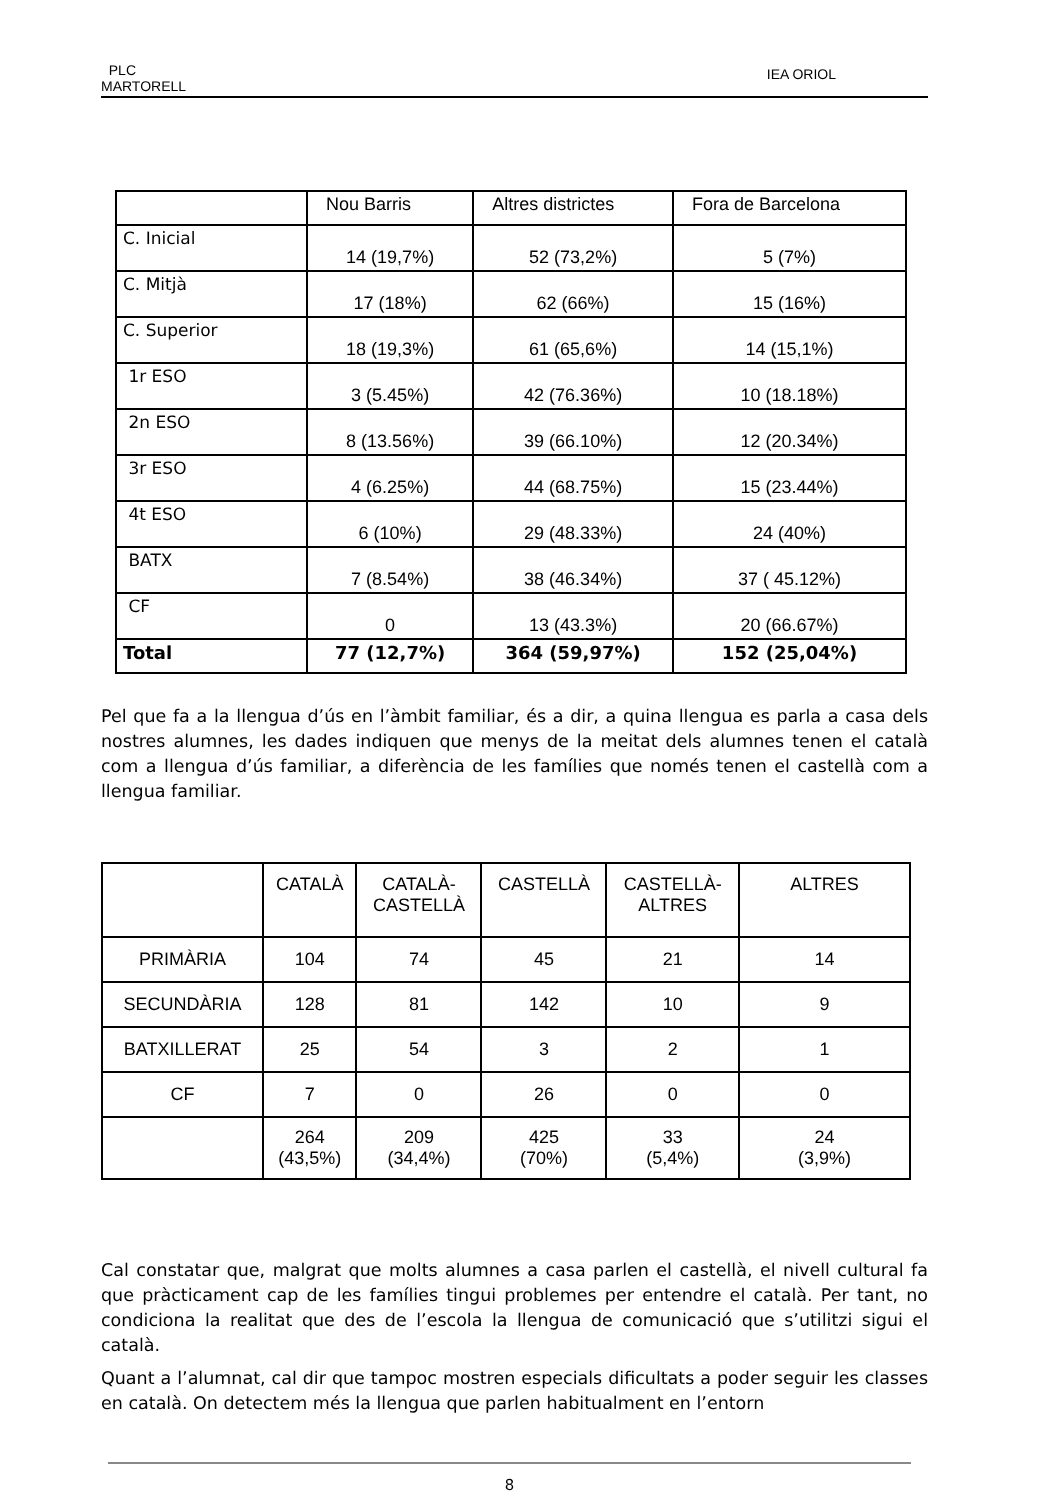PLC
MARTORELL
IEA ORIOL
| | Nou Barris | Altres districtes | Fora de Barcelona |
| C. Inicial | 14 (19,7%) | 52 (73,2%) | 5 (7%) |
| C. Mitjà | 17 (18%) | 62 (66%) | 15 (16%) |
| C. Superior | 18 (19,3%) | 61 (65,6%) | 14 (15,1%) |
| 1r ESO | 3 (5.45%) | 42 (76.36%) | 10 (18.18%) |
| 2n ESO | 8 (13.56%) | 39 (66.10%) | 12 (20.34%) |
| 3r ESO | 4 (6.25%) | 44 (68.75%) | 15 (23.44%) |
| 4t ESO | 6 (10%) | 29 (48.33%) | 24 (40%) |
| BATX | 7 (8.54%) | 38 (46.34%) | 37 ( 45.12%) |
| CF | 0 | 13 (43.3%) | 20 (66.67%) |
| Total | 77 (12,7%) | 364 (59,97%) | 152 (25,04%) |
Pel que fa a la llengua d’ús en l’àmbit familiar, és a dir, a quina llengua es parla a casa dels nostres alumnes, les dades indiquen que menys de la meitat dels alumnes tenen el català com a llengua d’ús familiar, a diferència de les famílies que només tenen el castellà com a llengua familiar.
| | CATALÀ | CATALÀ- CASTELLÀ | CASTELLÀ | CASTELLÀ- ALTRES | ALTRES |
| PRIMÀRIA | 104 | 74 | 45 | 21 | 14 |
| SECUNDÀRIA | 128 | 81 | 142 | 10 | 9 |
| BATXILLERAT | 25 | 54 | 3 | 2 | 1 |
| CF | 7 | 0 | 26 | 0 | 0 |
| | 264 (43,5%) | 209 (34,4%) | 425 (70%) | 33 (5,4%) | 24 (3,9%) |
Cal constatar que, malgrat que molts alumnes a casa parlen el castellà, el nivell cultural fa que pràcticament cap de les famílies tingui problemes per entendre el català. Per tant, no condiciona la realitat que des de l’escola la llengua de comunicació que s’utilitzi sigui el català.
Quant a l’alumnat, cal dir que tampoc mostren especials dificultats a poder seguir les classes en català. On detectem més la llengua que parlen habitualment en l’entorn
8